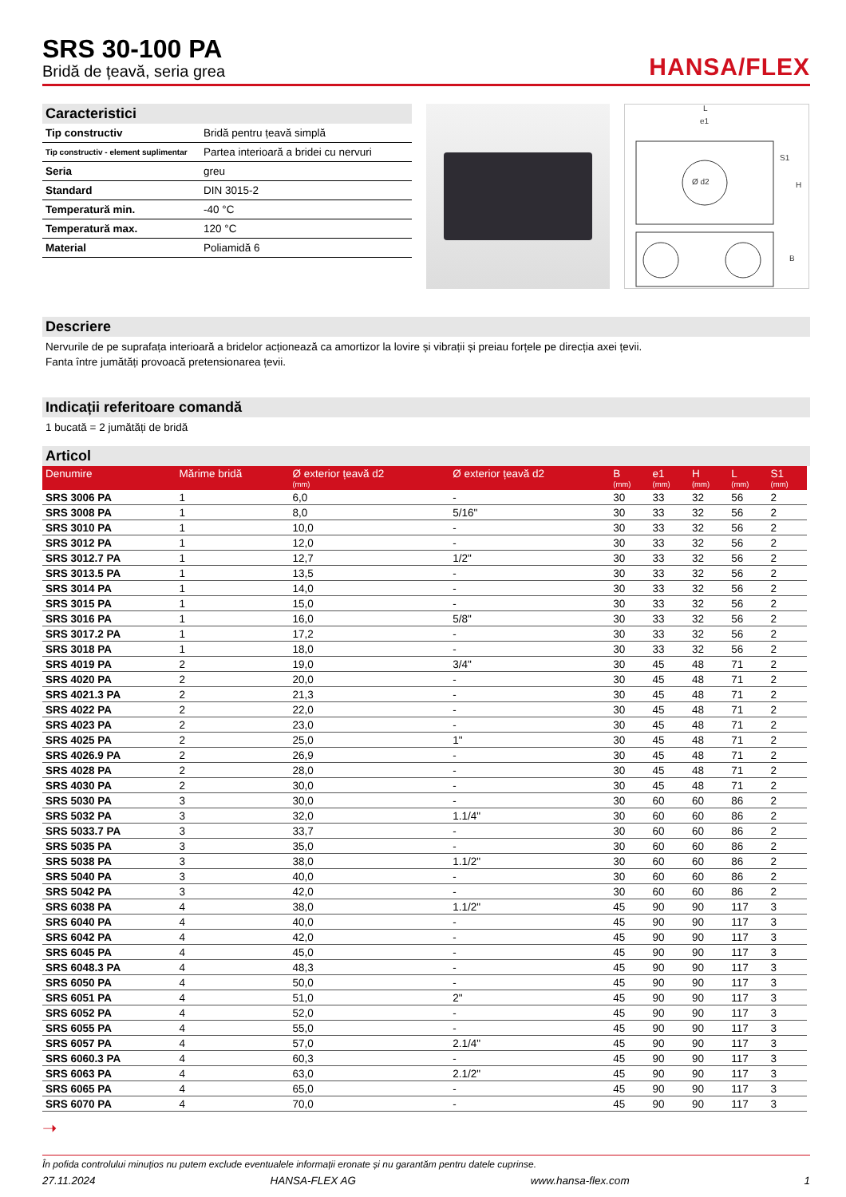SRS 30-100 PA
Bridă de țeavă, seria grea
HANSA/FLEX
Caracteristici
| Tip constructiv | Bridă pentru țeavă simplă |
| Tip constructiv - element suplimentar | Partea interioară a bridei cu nervuri |
| Seria | greu |
| Standard | DIN 3015-2 |
| Temperatură min. | -40 °C |
| Temperatură max. | 120 °C |
| Material | Poliamidă 6 |
L
e1
S1
H
B
Ø d2
Descriere
Nervurile de pe suprafața interioară a bridelor acționează ca amortizor la lovire și vibrații și preiau forțele pe direcția axei țevii.
Fanta între jumătăți provoacă pretensionarea țevii.
Indicații referitoare comandă
1 bucată = 2 jumătăți de bridă
Articol
| Denumire | Mărime bridă | Ø exterior țeavă d2 (mm) | Ø exterior țeavă d2 | B (mm) | e1 (mm) | H (mm) | L (mm) | S1 (mm) |
| --- | --- | --- | --- | --- | --- | --- | --- | --- |
| SRS 3006 PA | 1 | 6,0 | - | 30 | 33 | 32 | 56 | 2 |
| SRS 3008 PA | 1 | 8,0 | 5/16" | 30 | 33 | 32 | 56 | 2 |
| SRS 3010 PA | 1 | 10,0 | - | 30 | 33 | 32 | 56 | 2 |
| SRS 3012 PA | 1 | 12,0 | - | 30 | 33 | 32 | 56 | 2 |
| SRS 3012.7 PA | 1 | 12,7 | 1/2" | 30 | 33 | 32 | 56 | 2 |
| SRS 3013.5 PA | 1 | 13,5 | - | 30 | 33 | 32 | 56 | 2 |
| SRS 3014 PA | 1 | 14,0 | - | 30 | 33 | 32 | 56 | 2 |
| SRS 3015 PA | 1 | 15,0 | - | 30 | 33 | 32 | 56 | 2 |
| SRS 3016 PA | 1 | 16,0 | 5/8" | 30 | 33 | 32 | 56 | 2 |
| SRS 3017.2 PA | 1 | 17,2 | - | 30 | 33 | 32 | 56 | 2 |
| SRS 3018 PA | 1 | 18,0 | - | 30 | 33 | 32 | 56 | 2 |
| SRS 4019 PA | 2 | 19,0 | 3/4" | 30 | 45 | 48 | 71 | 2 |
| SRS 4020 PA | 2 | 20,0 | - | 30 | 45 | 48 | 71 | 2 |
| SRS 4021.3 PA | 2 | 21,3 | - | 30 | 45 | 48 | 71 | 2 |
| SRS 4022 PA | 2 | 22,0 | - | 30 | 45 | 48 | 71 | 2 |
| SRS 4023 PA | 2 | 23,0 | - | 30 | 45 | 48 | 71 | 2 |
| SRS 4025 PA | 2 | 25,0 | 1" | 30 | 45 | 48 | 71 | 2 |
| SRS 4026.9 PA | 2 | 26,9 | - | 30 | 45 | 48 | 71 | 2 |
| SRS 4028 PA | 2 | 28,0 | - | 30 | 45 | 48 | 71 | 2 |
| SRS 4030 PA | 2 | 30,0 | - | 30 | 45 | 48 | 71 | 2 |
| SRS 5030 PA | 3 | 30,0 | - | 30 | 60 | 60 | 86 | 2 |
| SRS 5032 PA | 3 | 32,0 | 1.1/4" | 30 | 60 | 60 | 86 | 2 |
| SRS 5033.7 PA | 3 | 33,7 | - | 30 | 60 | 60 | 86 | 2 |
| SRS 5035 PA | 3 | 35,0 | - | 30 | 60 | 60 | 86 | 2 |
| SRS 5038 PA | 3 | 38,0 | 1.1/2" | 30 | 60 | 60 | 86 | 2 |
| SRS 5040 PA | 3 | 40,0 | - | 30 | 60 | 60 | 86 | 2 |
| SRS 5042 PA | 3 | 42,0 | - | 30 | 60 | 60 | 86 | 2 |
| SRS 6038 PA | 4 | 38,0 | 1.1/2" | 45 | 90 | 90 | 117 | 3 |
| SRS 6040 PA | 4 | 40,0 | - | 45 | 90 | 90 | 117 | 3 |
| SRS 6042 PA | 4 | 42,0 | - | 45 | 90 | 90 | 117 | 3 |
| SRS 6045 PA | 4 | 45,0 | - | 45 | 90 | 90 | 117 | 3 |
| SRS 6048.3 PA | 4 | 48,3 | - | 45 | 90 | 90 | 117 | 3 |
| SRS 6050 PA | 4 | 50,0 | - | 45 | 90 | 90 | 117 | 3 |
| SRS 6051 PA | 4 | 51,0 | 2" | 45 | 90 | 90 | 117 | 3 |
| SRS 6052 PA | 4 | 52,0 | - | 45 | 90 | 90 | 117 | 3 |
| SRS 6055 PA | 4 | 55,0 | - | 45 | 90 | 90 | 117 | 3 |
| SRS 6057 PA | 4 | 57,0 | 2.1/4" | 45 | 90 | 90 | 117 | 3 |
| SRS 6060.3 PA | 4 | 60,3 | - | 45 | 90 | 90 | 117 | 3 |
| SRS 6063 PA | 4 | 63,0 | 2.1/2" | 45 | 90 | 90 | 117 | 3 |
| SRS 6065 PA | 4 | 65,0 | - | 45 | 90 | 90 | 117 | 3 |
| SRS 6070 PA | 4 | 70,0 | - | 45 | 90 | 90 | 117 | 3 |
➝
În pofida controlului minuțios nu putem exclude eventualele informații eronate și nu garantăm pentru datele cuprinse.
27.11.2024 HANSA-FLEX AG www.hansa-flex.com 1